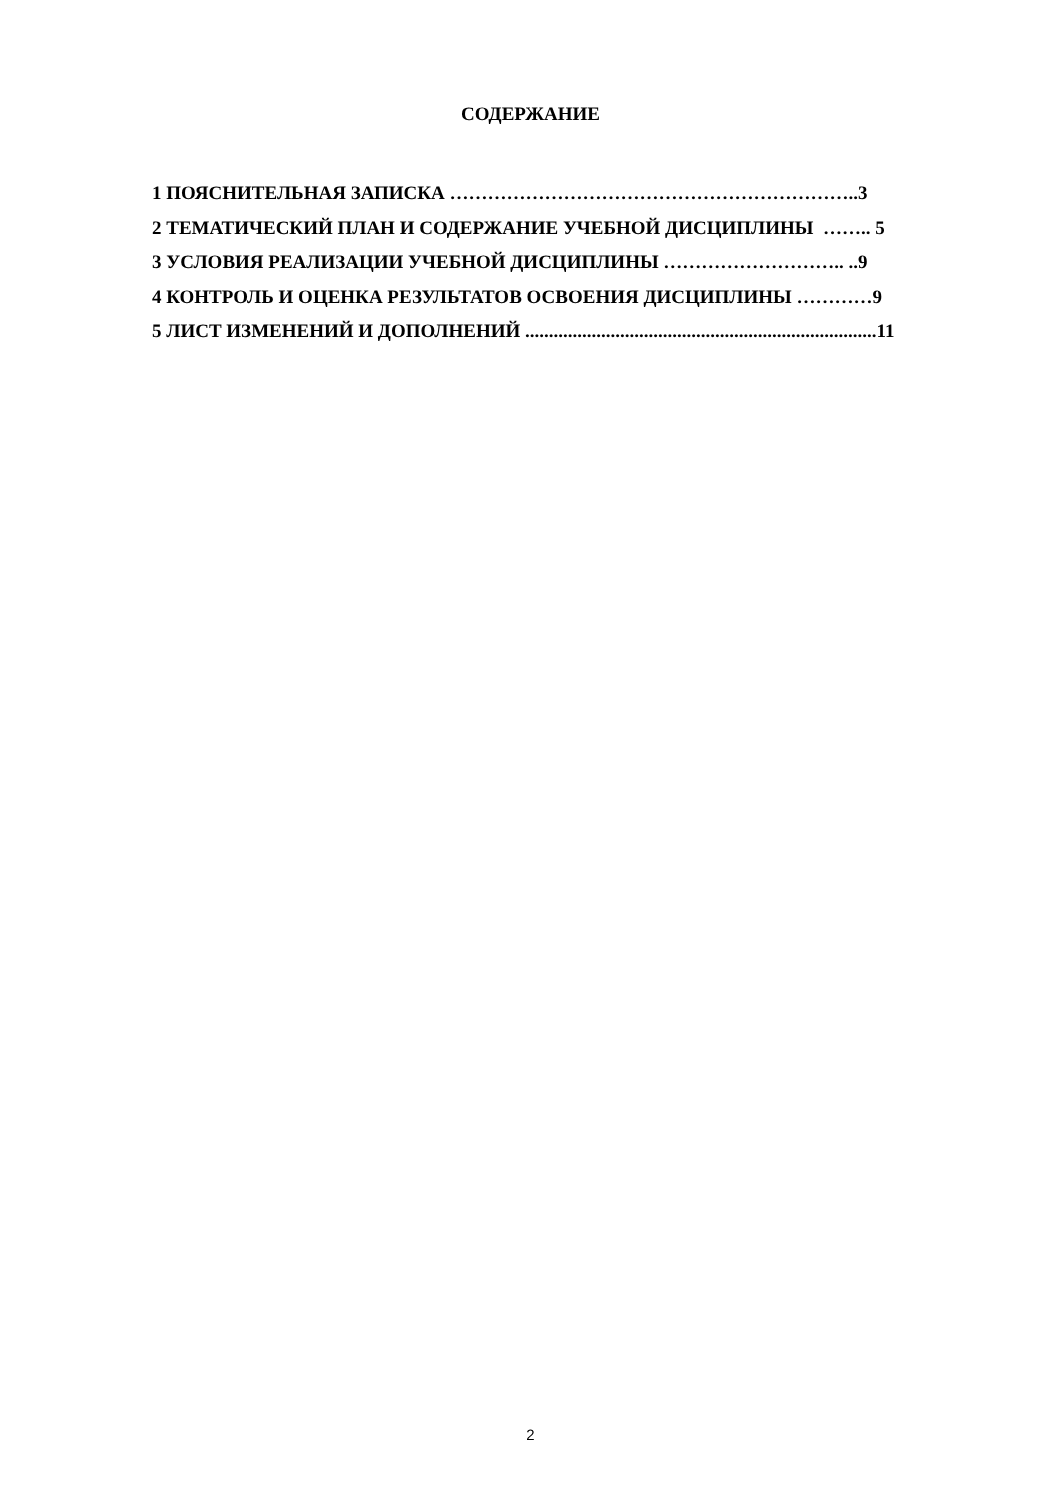СОДЕРЖАНИЕ
1 ПОЯСНИТЕЛЬНАЯ ЗАПИСКА ………………………………………………………..3
2 ТЕМАТИЧЕСКИЙ ПЛАН И СОДЕРЖАНИЕ УЧЕБНОЙ ДИСЦИПЛИНЫ …….. 5
3 УСЛОВИЯ РЕАЛИЗАЦИИ УЧЕБНОЙ ДИСЦИПЛИНЫ ……………………….. ..9
4 КОНТРОЛЬ И ОЦЕНКА РЕЗУЛЬТАТОВ ОСВОЕНИЯ ДИСЦИПЛИНЫ …………9
5 ЛИСТ ИЗМЕНЕНИЙ И ДОПОЛНЕНИЙ ..........................................................................11
2